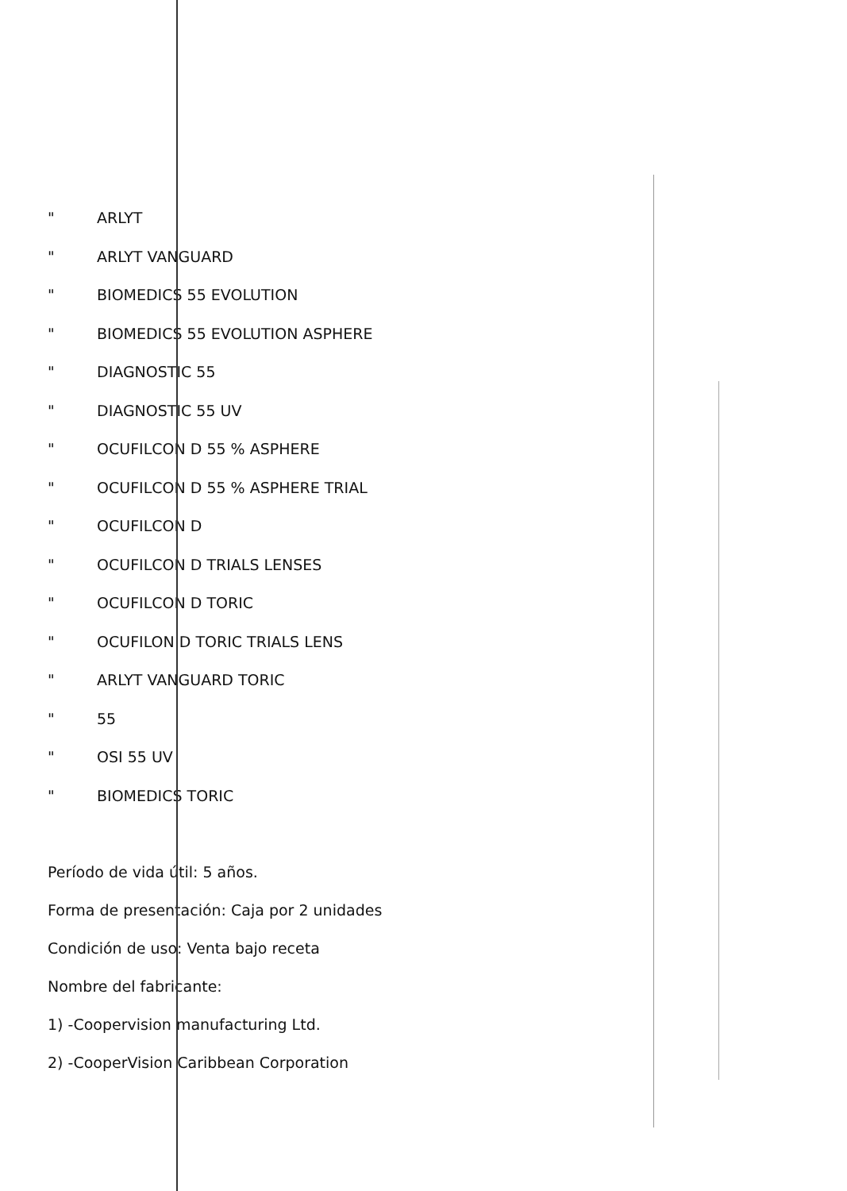" ARLYT
" ARLYT VANGUARD
" BIOMEDICS 55 EVOLUTION
" BIOMEDICS 55 EVOLUTION ASPHERE
" DIAGNOSTIC 55
" DIAGNOSTIC 55 UV
" OCUFILCON D 55 % ASPHERE
" OCUFILCON D 55 % ASPHERE TRIAL
" OCUFILCON D
" OCUFILCON D TRIALS LENSES
" OCUFILCON D TORIC
" OCUFILON D TORIC TRIALS LENS
" ARLYT VANGUARD TORIC
" 55
" OSI 55 UV
" BIOMEDICS TORIC
Período de vida útil: 5 años.
Forma de presentación: Caja por 2 unidades
Condición de uso: Venta bajo receta
Nombre del fabricante:
1) -Coopervision manufacturing Ltd.
2) -CooperVision Caribbean Corporation